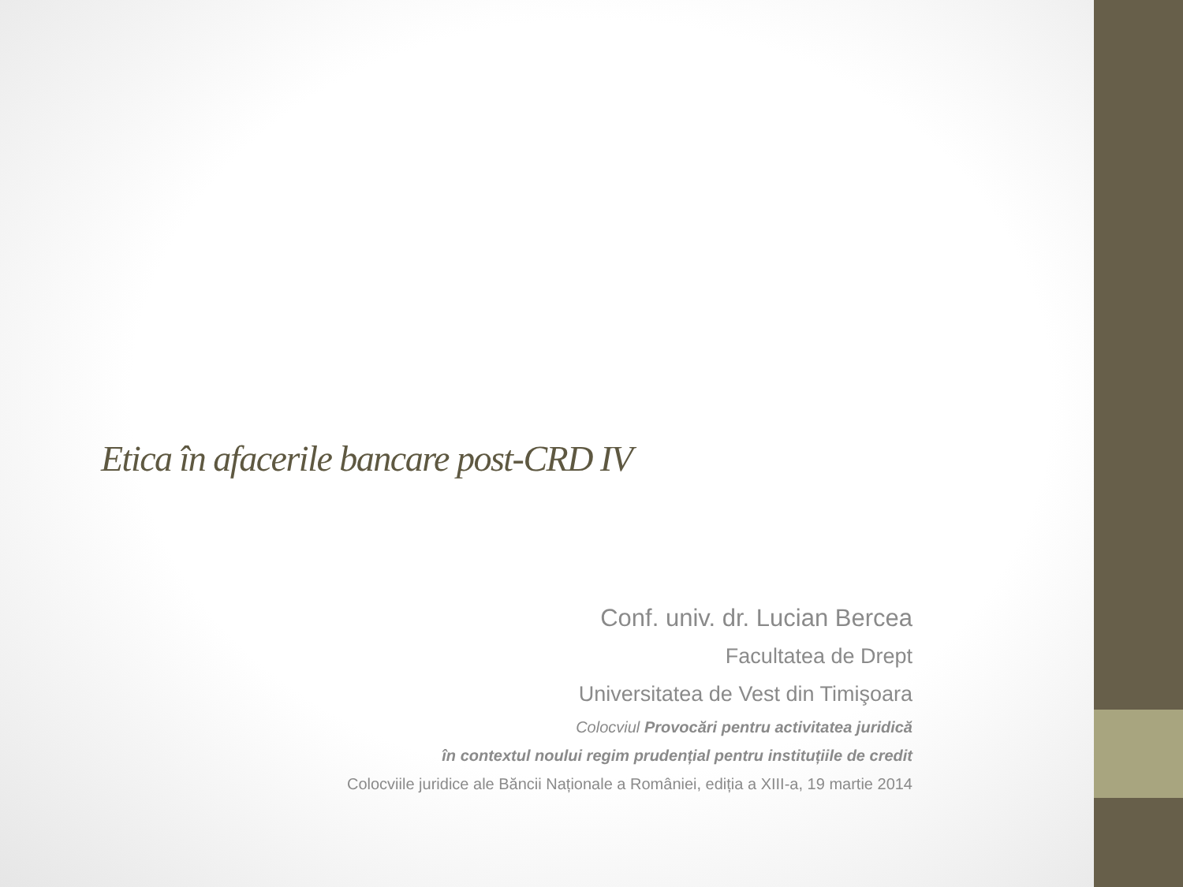Etica în afacerile bancare post-CRD IV
Conf. univ. dr. Lucian Bercea
Facultatea de Drept
Universitatea de Vest din Timişoara
Colocviul Provocări pentru activitatea juridică
în contextul noului regim prudențial pentru instituțiile de credit
Colocviile juridice ale Băncii Naționale a României, ediția a XIII-a, 19 martie 2014